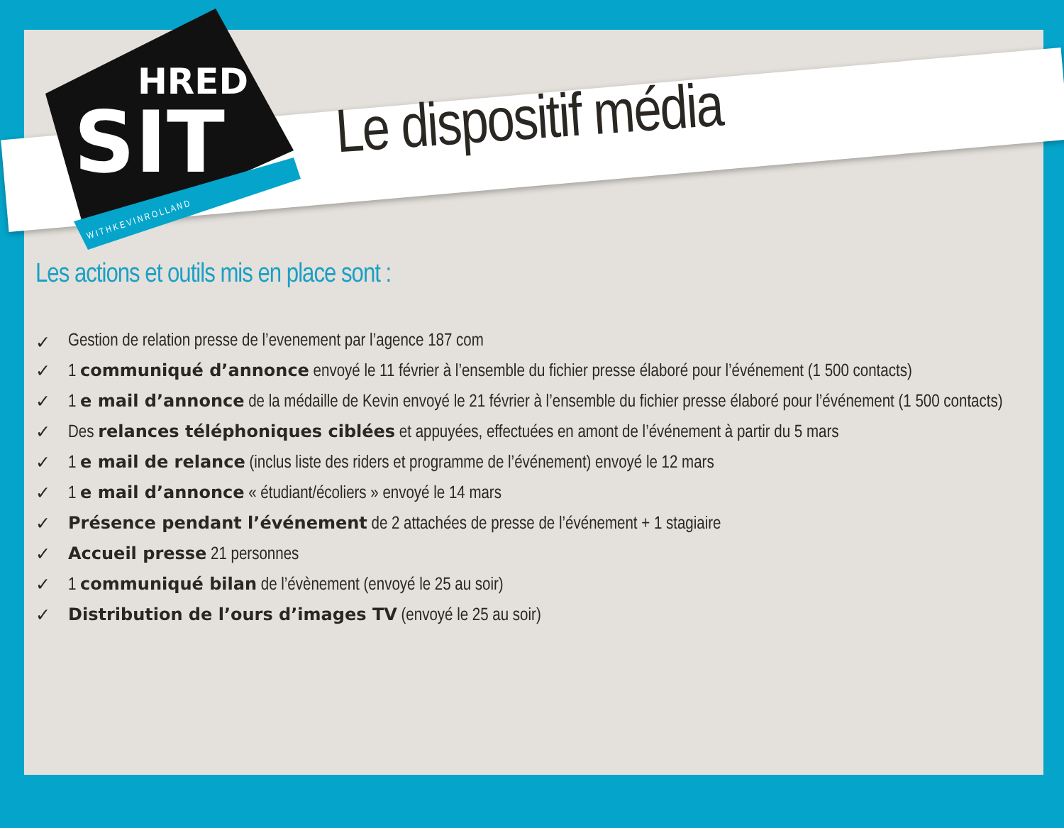SIT
HRED
W I T H K E V I N R O L L A N D
Le dispositif média
Les actions et outils mis en place sont :
✓ Gestion de relation presse de l’evenement par l’agence 187 com
✓ 1 communiqué d’annonce envoyé le 11 février à l’ensemble du fichier presse élaboré pour l’événement (1 500 contacts)
✓ 1 e mail d’annonce de la médaille de Kevin envoyé le 21 février à l’ensemble du fichier presse élaboré pour l’événement (1 500 contacts)
✓ Des relances téléphoniques ciblées et appuyées, effectuées en amont de l’événement à partir du 5 mars
✓ 1 e mail de relance (inclus liste des riders et programme de l’événement) envoyé le 12 mars
✓ 1 e mail d’annonce « étudiant/écoliers » envoyé le 14 mars
✓ Présence pendant l’événement de 2 attachées de presse de l’événement + 1 stagiaire
✓ Accueil presse 21 personnes
✓ 1 communiqué bilan de l’évènement (envoyé le 25 au soir)
✓ Distribution de l’ours d’images TV (envoyé le 25 au soir)